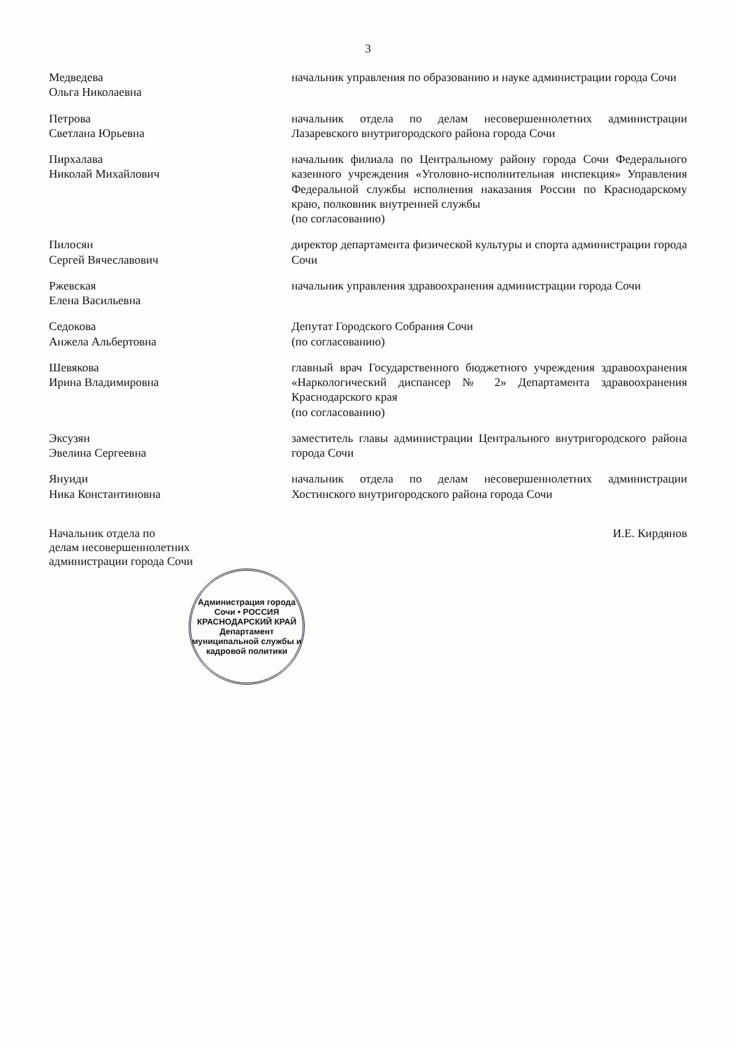3
| Медведева Ольга Николаевна | начальник управления по образованию и науке администрации города Сочи |
| Петрова Светлана Юрьевна | начальник отдела по делам несовершеннолетних администрации Лазаревского внутригородского района города Сочи |
| Пирхалава Николай Михайлович | начальник филиала по Центральному району города Сочи Федерального казенного учреждения «Уголовно-исполнительная инспекция» Управления Федеральной службы исполнения наказания России по Краснодарскому краю, полковник внутренней службы (по согласованию) |
| Пилосян Сергей Вячеславович | директор департамента физической культуры и спорта администрации города Сочи |
| Ржевская Елена Васильевна | начальник управления здравоохранения администрации города Сочи |
| Седокова Анжела Альбертовна | Депутат Городского Собрания Сочи (по согласованию) |
| Шевякова Ирина Владимировна | главный врач Государственного бюджетного учреждения здравоохранения «Наркологический диспансер № 2» Департамента здравоохранения Краснодарского края (по согласованию) |
| Эксузян Эвелина Сергеевна | заместитель главы администрации Центрального внутригородского района города Сочи |
| Януиди Ника Константиновна | начальник отдела по делам несовершеннолетних администрации Хостинского внутригородского района города Сочи |
Начальник отдела по
делам несовершеннолетних
администрации города Сочи
И.Е. Кирдянов
Администрация города Сочи • РОССИЯ КРАСНОДАРСКИЙ КРАЙ
Департамент муниципальной службы и кадровой политики